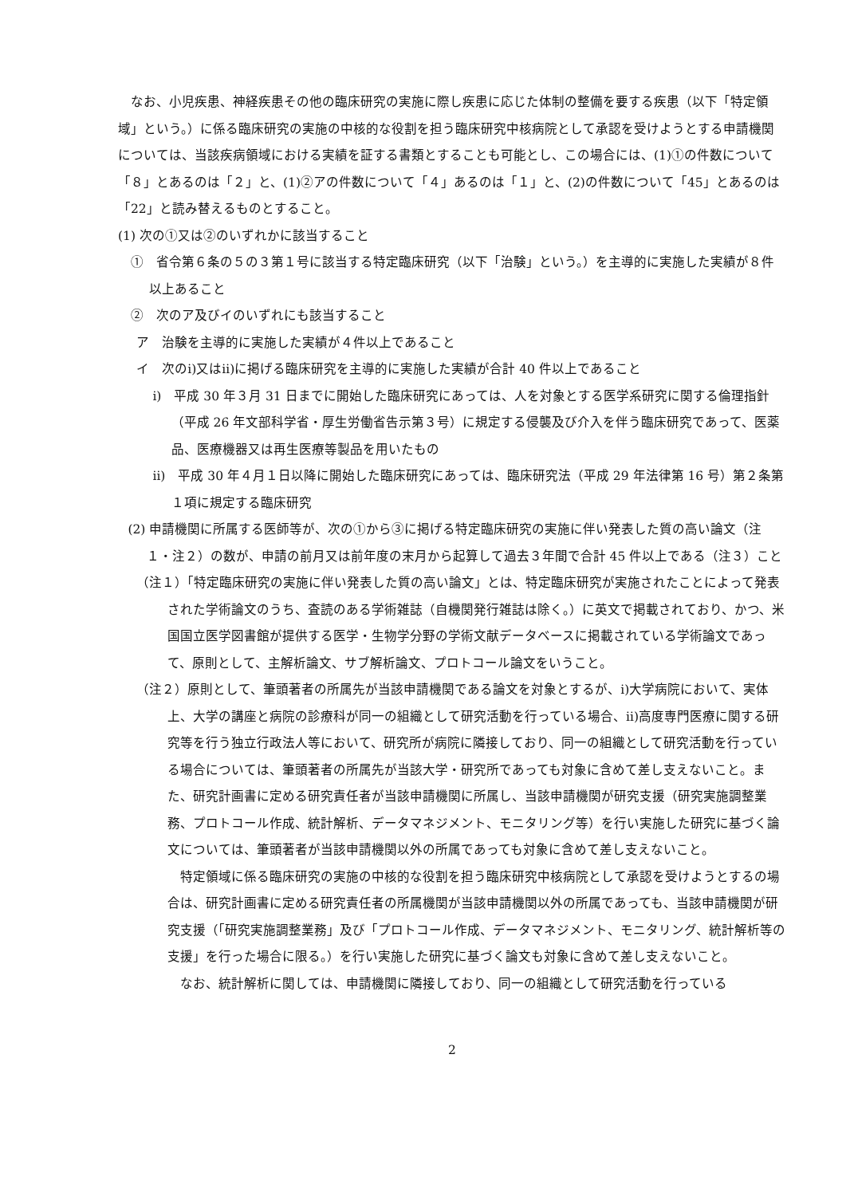なお、小児疾患、神経疾患その他の臨床研究の実施に際し疾患に応じた体制の整備を要する疾患（以下「特定領域」という。）に係る臨床研究の実施の中核的な役割を担う臨床研究中核病院として承認を受けようとする申請機関については、当該疾病領域における実績を証する書類とすることも可能とし、この場合には、(1)①の件数について「８」とあるのは「２」と、(1)②アの件数について「４」あるのは「１」と、(2)の件数について「45」とあるのは「22」と読み替えるものとすること。
(1) 次の①又は②のいずれかに該当すること
①　省令第６条の５の３第１号に該当する特定臨床研究（以下「治験」という。）を主導的に実施した実績が８件以上あること
②　次のア及びイのいずれにも該当すること
ア　治験を主導的に実施した実績が４件以上であること
イ　次のⅰ)又はⅱ)に掲げる臨床研究を主導的に実施した実績が合計 40 件以上であること
ⅰ)　平成 30 年３月 31 日までに開始した臨床研究にあっては、人を対象とする医学系研究に関する倫理指針（平成 26 年文部科学省・厚生労働省告示第３号）に規定する侵襲及び介入を伴う臨床研究であって、医薬品、医療機器又は再生医療等製品を用いたもの
ⅱ)　平成 30 年４月１日以降に開始した臨床研究にあっては、臨床研究法（平成 29 年法律第 16 号）第２条第１項に規定する臨床研究
(2) 申請機関に所属する医師等が、次の①から③に掲げる特定臨床研究の実施に伴い発表した質の高い論文（注１・注２）の数が、申請の前月又は前年度の末月から起算して過去３年間で合計 45 件以上である（注３）こと
（注１）「特定臨床研究の実施に伴い発表した質の高い論文」とは、特定臨床研究が実施されたことによって発表された学術論文のうち、査読のある学術雑誌（自機関発行雑誌は除く。）に英文で掲載されており、かつ、米国国立医学図書館が提供する医学・生物学分野の学術文献データベースに掲載されている学術論文であって、原則として、主解析論文、サブ解析論文、プロトコール論文をいうこと。
（注２）原則として、筆頭著者の所属先が当該申請機関である論文を対象とするが、ⅰ)大学病院において、実体上、大学の講座と病院の診療科が同一の組織として研究活動を行っている場合、ⅱ)高度専門医療に関する研究等を行う独立行政法人等において、研究所が病院に隣接しており、同一の組織として研究活動を行っている場合については、筆頭著者の所属先が当該大学・研究所であっても対象に含めて差し支えないこと。また、研究計画書に定める研究責任者が当該申請機関に所属し、当該申請機関が研究支援（研究実施調整業務、プロトコール作成、統計解析、データマネジメント、モニタリング等）を行い実施した研究に基づく論文については、筆頭著者が当該申請機関以外の所属であっても対象に含めて差し支えないこと。
特定領域に係る臨床研究の実施の中核的な役割を担う臨床研究中核病院として承認を受けようとするの場合は、研究計画書に定める研究責任者の所属機関が当該申請機関以外の所属であっても、当該申請機関が研究支援（「研究実施調整業務」及び「プロトコール作成、データマネジメント、モニタリング、統計解析等の支援」を行った場合に限る。）を行い実施した研究に基づく論文も対象に含めて差し支えないこと。
なお、統計解析に関しては、申請機関に隣接しており、同一の組織として研究活動を行っている
2